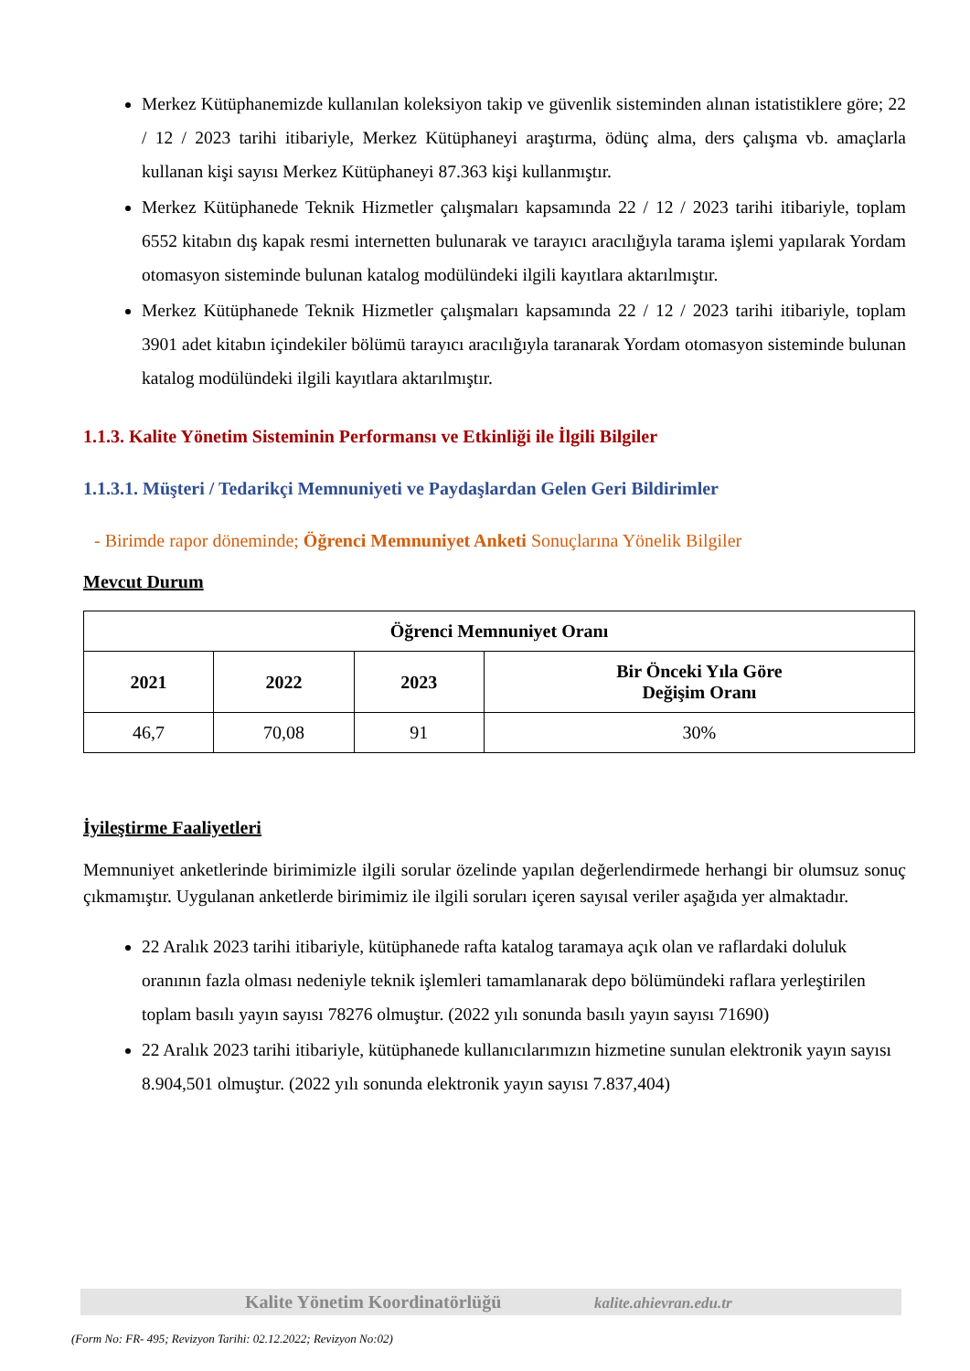Merkez Kütüphanemizde kullanılan koleksiyon takip ve güvenlik sisteminden alınan istatistiklere göre; 22 / 12 / 2023 tarihi itibariyle, Merkez Kütüphaneyi araştırma, ödünç alma, ders çalışma vb. amaçlarla kullanan kişi sayısı Merkez Kütüphaneyi 87.363 kişi kullanmıştır.
Merkez Kütüphanede Teknik Hizmetler çalışmaları kapsamında 22 / 12 / 2023 tarihi itibariyle, toplam 6552 kitabın dış kapak resmi internetten bulunarak ve tarayıcı aracılığıyla tarama işlemi yapılarak Yordam otomasyon sisteminde bulunan katalog modülündeki ilgili kayıtlara aktarılmıştır.
Merkez Kütüphanede Teknik Hizmetler çalışmaları kapsamında 22 / 12 / 2023 tarihi itibariyle, toplam 3901 adet kitabın içindekiler bölümü tarayıcı aracılığıyla taranarak Yordam otomasyon sisteminde bulunan katalog modülündeki ilgili kayıtlara aktarılmıştır.
1.1.3. Kalite Yönetim Sisteminin Performansı ve Etkinliği ile İlgili Bilgiler
1.1.3.1. Müşteri / Tedarikçi Memnuniyeti ve Paydaşlardan Gelen Geri Bildirimler
- Birimde rapor döneminde; Öğrenci Memnuniyet Anketi Sonuçlarına Yönelik Bilgiler
Mevcut Durum
| Öğrenci Memnuniyet Oranı | | | |
| --- | --- | --- | --- |
| 2021 | 2022 | 2023 | Bir Önceki Yıla Göre Değişim Oranı |
| 46,7 | 70,08 | 91 | 30% |
İyileştirme Faaliyetleri
Memnuniyet anketlerinde birimimizle ilgili sorular özelinde yapılan değerlendirmede herhangi bir olumsuz sonuç çıkmamıştır. Uygulanan anketlerde birimimiz ile ilgili soruları içeren sayısal veriler aşağıda yer almaktadır.
22 Aralık 2023 tarihi itibariyle, kütüphanede rafta katalog taramaya açık olan ve raflardaki doluluk oranının fazla olması nedeniyle teknik işlemleri tamamlanarak depo bölümündeki raflara yerleştirilen toplam basılı yayın sayısı 78276 olmuştur. (2022 yılı sonunda basılı yayın sayısı 71690)
22 Aralık 2023 tarihi itibariyle, kütüphanede kullanıcılarımızın hizmetine sunulan elektronik yayın sayısı 8.904,501 olmuştur. (2022 yılı sonunda elektronik yayın sayısı 7.837,404)
Kalite Yönetim Koordinatörlüğü kalite.ahievran.edu.tr
(Form No: FR- 495; Revizyon Tarihi: 02.12.2022; Revizyon No:02)